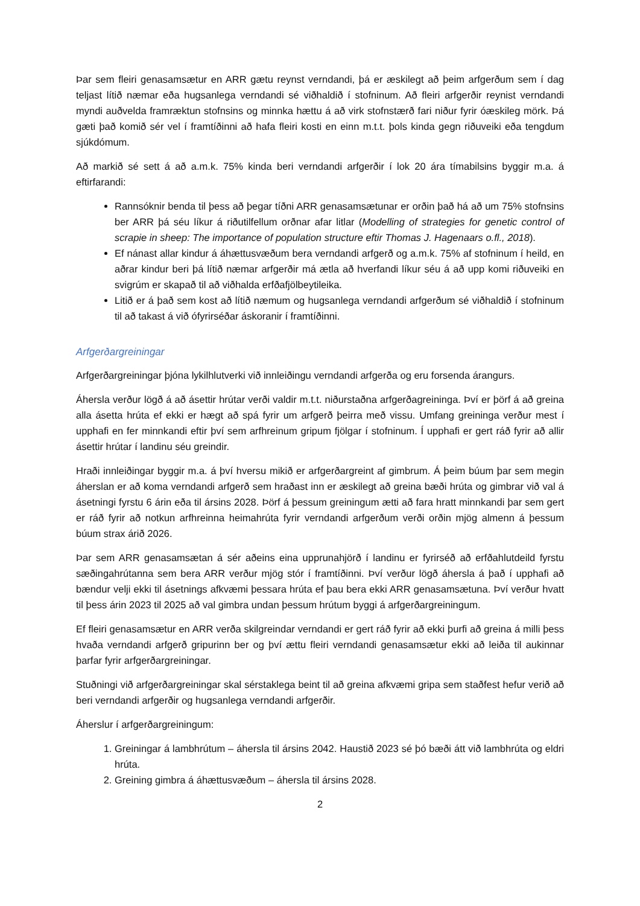Þar sem fleiri genasamsætur en ARR gætu reynst verndandi, þá er æskilegt að þeim arfgerðum sem í dag teljast lítið næmar eða hugsanlega verndandi sé viðhaldið í stofninum. Að fleiri arfgerðir reynist verndandi myndi auðvelda framræktun stofnsins og minnka hættu á að virk stofnstærð fari niður fyrir óæskileg mörk. Þá gæti það komið sér vel í framtíðinni að hafa fleiri kosti en einn m.t.t. þols kinda gegn riðuveiki eða tengdum sjúkdómum.
Að markið sé sett á að a.m.k. 75% kinda beri verndandi arfgerðir í lok 20 ára tímabilsins byggir m.a. á eftirfarandi:
Rannsóknir benda til þess að þegar tíðni ARR genasamsætunar er orðin það há að um 75% stofnsins ber ARR þá séu líkur á riðutilfellum orðnar afar litlar (Modelling of strategies for genetic control of scrapie in sheep: The importance of population structure eftir Thomas J. Hagenaars o.fl., 2018).
Ef nánast allar kindur á áhættusvæðum bera verndandi arfgerð og a.m.k. 75% af stofninum í heild, en aðrar kindur beri þá lítið næmar arfgerðir má ætla að hverfandi líkur séu á að upp komi riðuveiki en svigrúm er skapað til að viðhalda erfðafjölbeytileika.
Litið er á það sem kost að lítið næmum og hugsanlega verndandi arfgerðum sé viðhaldið í stofninum til að takast á við ófyrirséðar áskoranir í framtíðinni.
Arfgerðargreiningar
Arfgerðargreiningar þjóna lykilhlutverki við innleiðingu verndandi arfgerða og eru forsenda árangurs.
Áhersla verður lögð á að ásettir hrútar verði valdir m.t.t. niðurstaðna arfgerðagreininga. Því er þörf á að greina alla ásetta hrúta ef ekki er hægt að spá fyrir um arfgerð þeirra með vissu. Umfang greininga verður mest í upphafi en fer minnkandi eftir því sem arfhreinum gripum fjölgar í stofninum. Í upphafi er gert ráð fyrir að allir ásettir hrútar í landinu séu greindir.
Hraði innleiðingar byggir m.a. á því hversu mikið er arfgerðargreint af gimbrum. Á þeim búum þar sem megin áherslan er að koma verndandi arfgerð sem hraðast inn er æskilegt að greina bæði hrúta og gimbrar við val á ásetningi fyrstu 6 árin eða til ársins 2028. Þörf á þessum greiningum ætti að fara hratt minnkandi þar sem gert er ráð fyrir að notkun arfhreinna heimahrúta fyrir verndandi arfgerðum verði orðin mjög almenn á þessum búum strax árið 2026.
Þar sem ARR genasamsætan á sér aðeins eina upprunahjörð í landinu er fyrirséð að erfðahlutdeild fyrstu sæðingahrútanna sem bera ARR verður mjög stór í framtíðinni. Því verður lögð áhersla á það í upphafi að bændur velji ekki til ásetnings afkvæmi þessara hrúta ef þau bera ekki ARR genasamsætuna. Því verður hvatt til þess árin 2023 til 2025 að val gimbra undan þessum hrútum byggi á arfgerðargreiningum.
Ef fleiri genasamsætur en ARR verða skilgreindar verndandi er gert ráð fyrir að ekki þurfi að greina á milli þess hvaða verndandi arfgerð gripurinn ber og því ættu fleiri verndandi genasamsætur ekki að leiða til aukinnar þarfar fyrir arfgerðargreiningar.
Stuðningi við arfgerðargreiningar skal sérstaklega beint til að greina afkvæmi gripa sem staðfest hefur verið að beri verndandi arfgerðir og hugsanlega verndandi arfgerðir.
Áherslur í arfgerðargreiningum:
1. Greiningar á lambhrútum – áhersla til ársins 2042. Haustið 2023 sé þó bæði átt við lambhrúta og eldri hrúta.
2. Greining gimbra á áhættusvæðum – áhersla til ársins 2028.
2